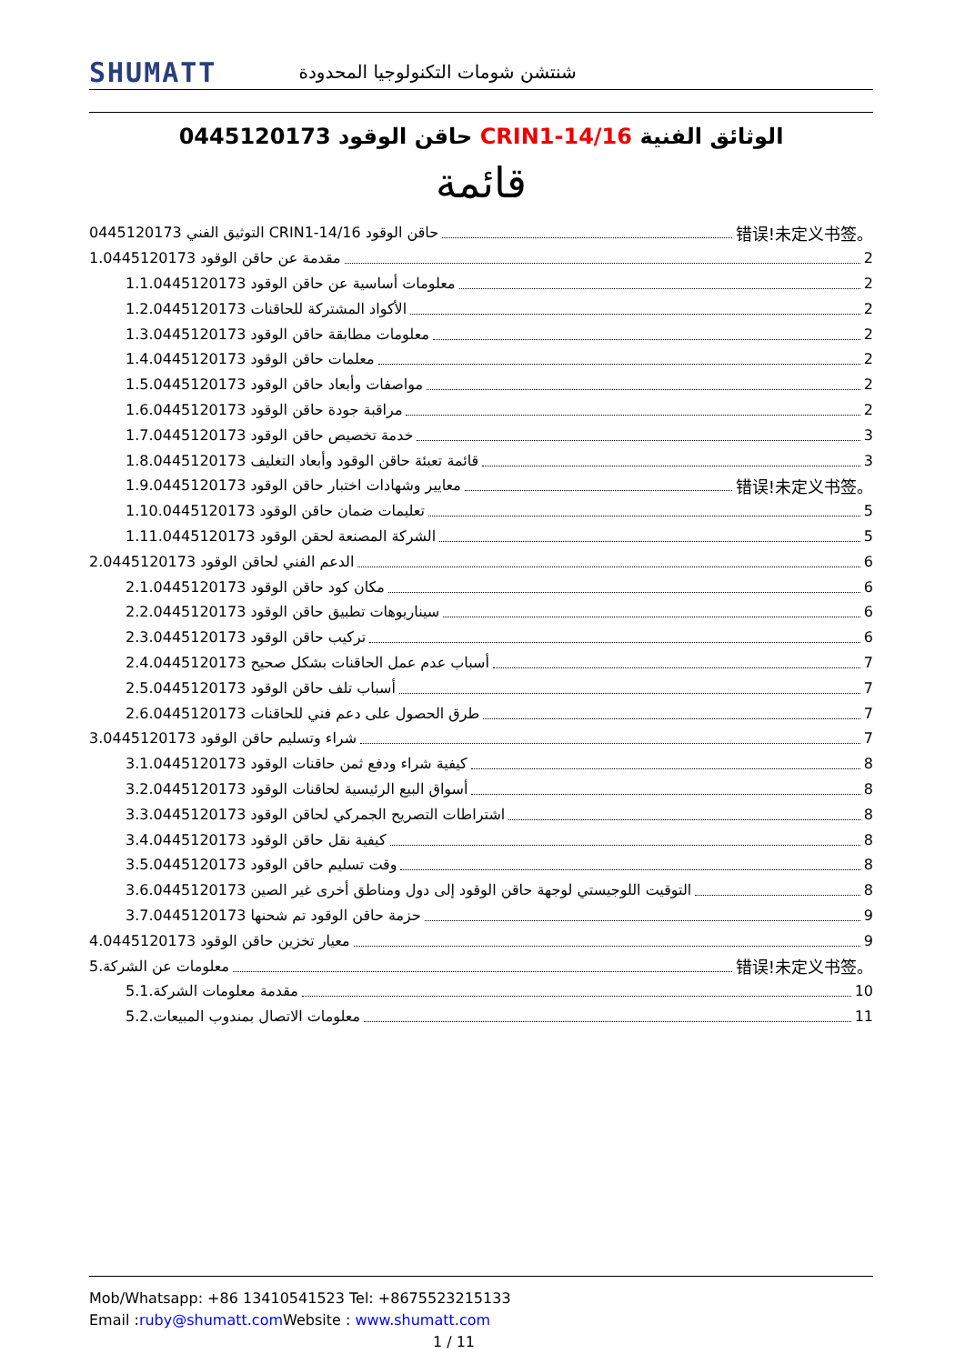SHUMATT شنتشن شومات التكنولوجيا المحدودة
0445120173 حاقن الوقود CRIN1-14/16 الوثائق الفنية
قائمة
التوثيق الفني 0445120173 CRIN1-14/16 حاقن الوقود 错误!未定义书签。
1.0445120173 مقدمة عن حاقن الوقود 2
1.1.0445120173 معلومات أساسية عن حاقن الوقود 2
1.2.0445120173 الأكواد المشتركة للحاقنات 2
1.3.0445120173 معلومات مطابقة حاقن الوقود 2
1.4.0445120173 معلمات حاقن الوقود 2
1.5.0445120173 مواصفات وأبعاد حاقن الوقود 2
1.6.0445120173 مراقبة جودة حاقن الوقود 2
1.7.0445120173 خدمة تخصيص حاقن الوقود 3
1.8.0445120173 قائمة تعبئة حاقن الوقود وأبعاد التغليف 3
1.9.0445120173 معايير وشهادات اختبار حاقن الوقود 错误!未定义书签。
1.10.0445120173 تعليمات ضمان حاقن الوقود 5
1.11.0445120173 الشركة المصنعة لحقن الوقود 5
2.0445120173 الدعم الفني لحاقن الوقود 6
2.1.0445120173 مكان كود حاقن الوقود 6
2.2.0445120173 سيناريوهات تطبيق حاقن الوقود 6
2.3.0445120173 تركيب حاقن الوقود 6
2.4.0445120173 أسباب عدم عمل الحاقنات بشكل صحيح 7
2.5.0445120173 أسباب تلف حاقن الوقود 7
2.6.0445120173 طرق الحصول على دعم فني للحاقنات 7
3.0445120173 شراء وتسليم حاقن الوقود 7
3.1.0445120173 كيفية شراء ودفع ثمن حاقنات الوقود 8
3.2.0445120173 أسواق البيع الرئيسية لحاقنات الوقود 8
3.3.0445120173 اشتراطات التصريح الجمركي لحاقن الوقود 8
3.4.0445120173 كيفية نقل حاقن الوقود 8
3.5.0445120173 وقت تسليم حاقن الوقود 8
3.6.0445120173 التوقيت اللوجيستي لوجهة حاقن الوقود إلى دول ومناطق أخرى غير الصين 8
3.7.0445120173 حزمة حاقن الوقود تم شحنها 9
4.0445120173 معيار تخزين حاقن الوقود 9
5.معلومات عن الشركة 错误!未定义书签。
5.1.مقدمة معلومات الشركة 10
5.2.معلومات الاتصال بمندوب المبيعات 11
Mob/Whatsapp: +86 13410541523 Tel: +8675523215133
Email :ruby@shumatt.com Website : www.shumatt.com
1 / 11